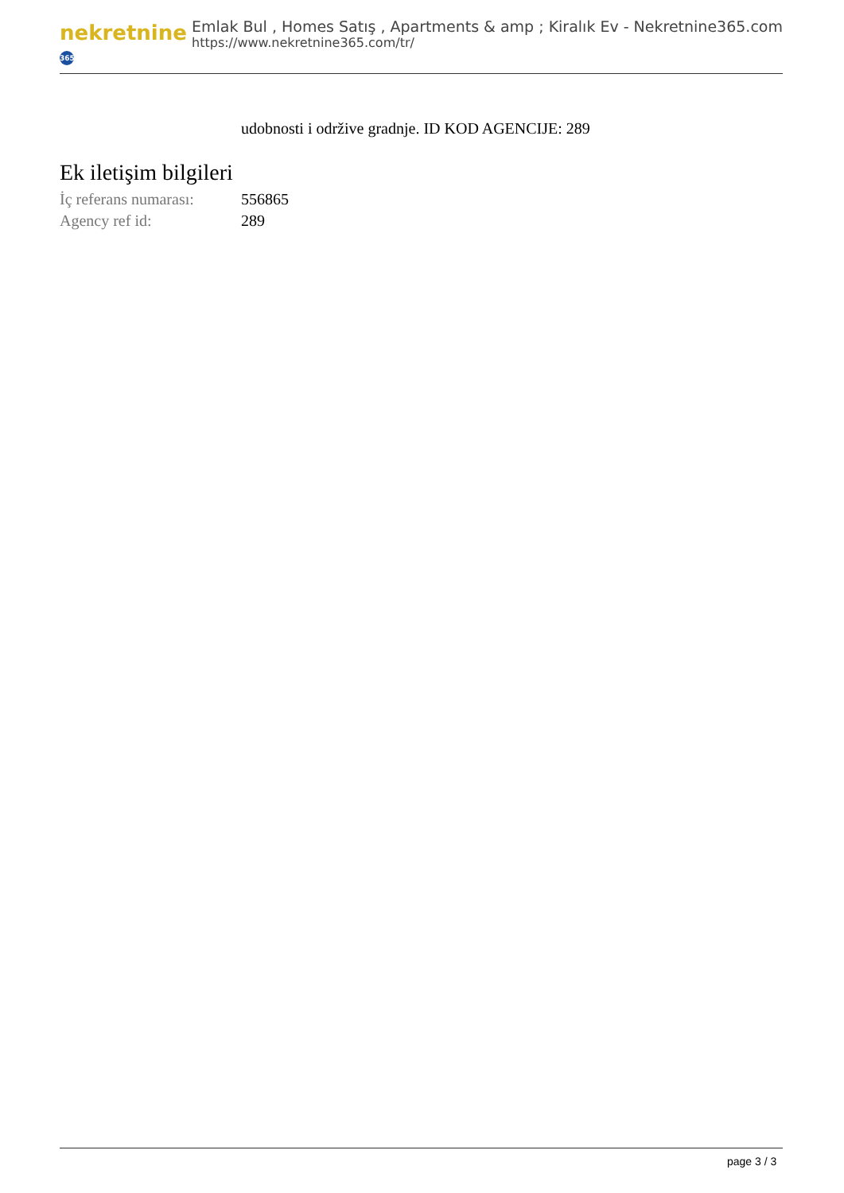nekretnine 365
Emlak Bul , Homes Satış , Apartments & amp ; Kiralık Ev - Nekretnine365.com
https://www.nekretnine365.com/tr/
udobnosti i održive gradnje. ID KOD AGENCIJE: 289
Ek iletişim bilgileri
| İç referans numarası: | 556865 |
| Agency ref id: | 289 |
page 3 / 3